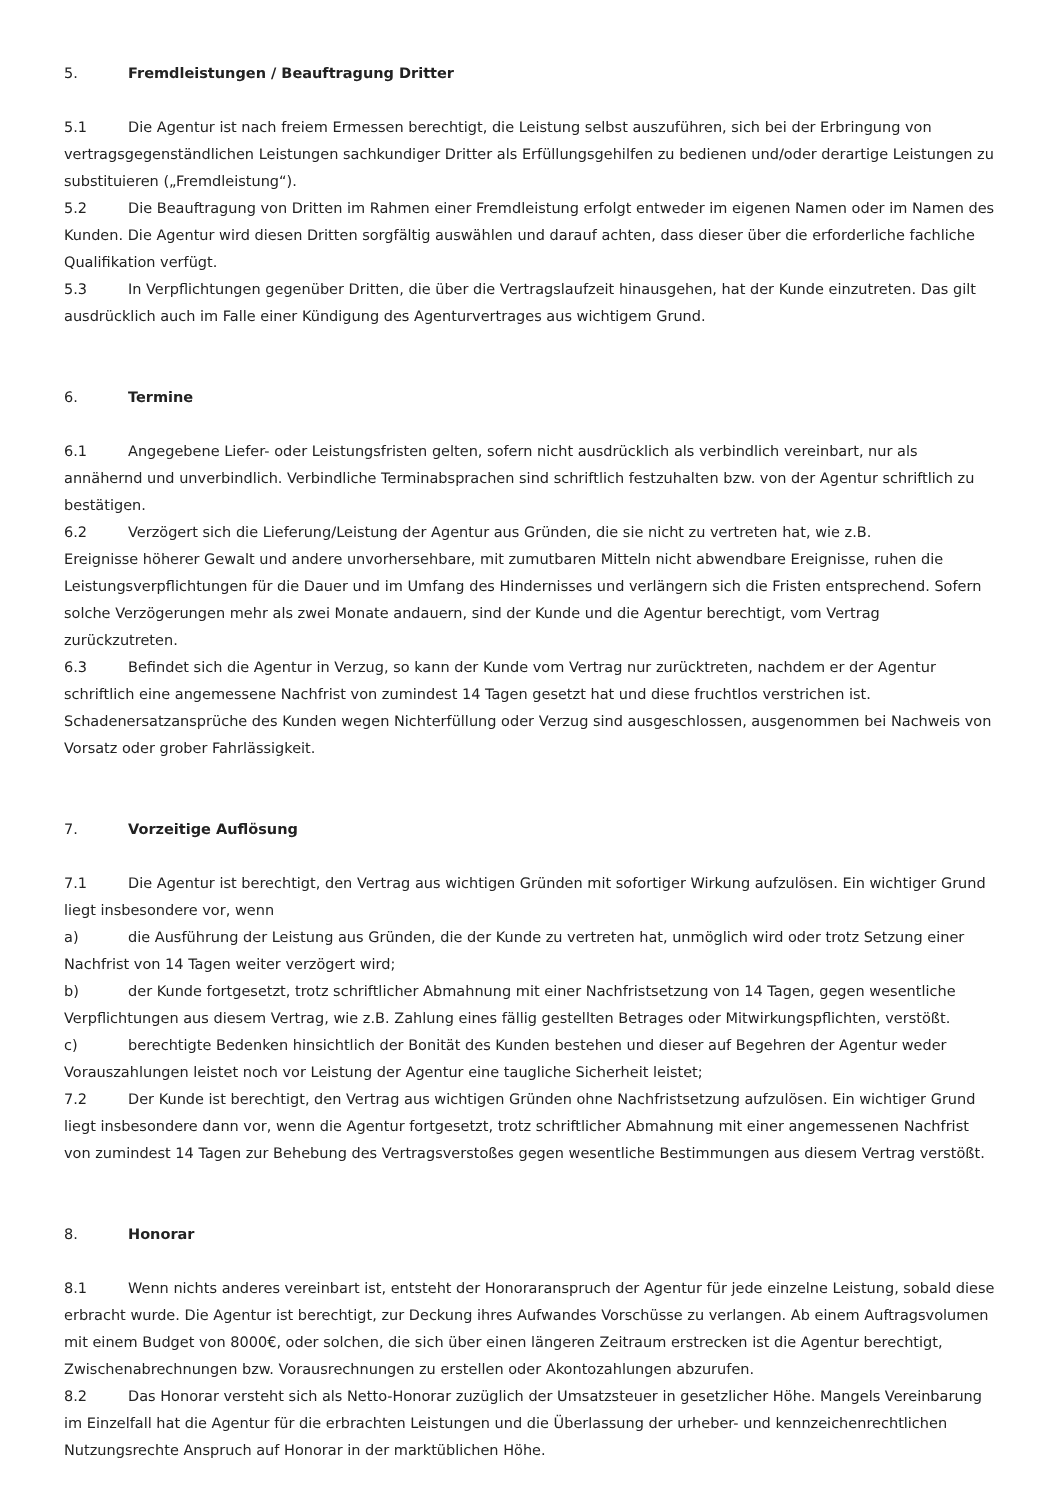5. Fremdleistungen / Beauftragung Dritter
5.1 Die Agentur ist nach freiem Ermessen berechtigt, die Leistung selbst auszuführen, sich bei der Erbringung von vertragsgegenständlichen Leistungen sachkundiger Dritter als Erfüllungsgehilfen zu bedienen und/oder derartige Leistungen zu substituieren („Fremdleistung“).
5.2 Die Beauftragung von Dritten im Rahmen einer Fremdleistung erfolgt entweder im eigenen Namen oder im Namen des Kunden. Die Agentur wird diesen Dritten sorgfältig auswählen und darauf achten, dass dieser über die erforderliche fachliche Qualifikation verfügt.
5.3 In Verpflichtungen gegenüber Dritten, die über die Vertragslaufzeit hinausgehen, hat der Kunde einzutreten. Das gilt ausdrücklich auch im Falle einer Kündigung des Agenturvertrages aus wichtigem Grund.
6. Termine
6.1 Angegebene Liefer- oder Leistungsfristen gelten, sofern nicht ausdrücklich als verbindlich vereinbart, nur als annähernd und unverbindlich. Verbindliche Terminabsprachen sind schriftlich festzuhalten bzw. von der Agentur schriftlich zu bestätigen.
6.2 Verzögert sich die Lieferung/Leistung der Agentur aus Gründen, die sie nicht zu vertreten hat, wie z.B.
Ereignisse höherer Gewalt und andere unvorhersehbare, mit zumutbaren Mitteln nicht abwendbare Ereignisse, ruhen die Leistungsverpflichtungen für die Dauer und im Umfang des Hindernisses und verlängern sich die Fristen entsprechend. Sofern solche Verzögerungen mehr als zwei Monate andauern, sind der Kunde und die Agentur berechtigt, vom Vertrag zurückzutreten.
6.3 Befindet sich die Agentur in Verzug, so kann der Kunde vom Vertrag nur zurücktreten, nachdem er der Agentur schriftlich eine angemessene Nachfrist von zumindest 14 Tagen gesetzt hat und diese fruchtlos verstrichen ist. Schadenersatzansprüche des Kunden wegen Nichterfüllung oder Verzug sind ausgeschlossen, ausgenommen bei Nachweis von Vorsatz oder grober Fahrlässigkeit.
7. Vorzeitige Auflösung
7.1 Die Agentur ist berechtigt, den Vertrag aus wichtigen Gründen mit sofortiger Wirkung aufzulösen. Ein wichtiger Grund liegt insbesondere vor, wenn
a) die Ausführung der Leistung aus Gründen, die der Kunde zu vertreten hat, unmöglich wird oder trotz Setzung einer Nachfrist von 14 Tagen weiter verzögert wird;
b) der Kunde fortgesetzt, trotz schriftlicher Abmahnung mit einer Nachfristsetzung von 14 Tagen, gegen wesentliche Verpflichtungen aus diesem Vertrag, wie z.B. Zahlung eines fällig gestellten Betrages oder Mitwirkungspflichten, verstößt.
c) berechtigte Bedenken hinsichtlich der Bonität des Kunden bestehen und dieser auf Begehren der Agentur weder Vorauszahlungen leistet noch vor Leistung der Agentur eine taugliche Sicherheit leistet;
7.2 Der Kunde ist berechtigt, den Vertrag aus wichtigen Gründen ohne Nachfristsetzung aufzulösen. Ein wichtiger Grund liegt insbesondere dann vor, wenn die Agentur fortgesetzt, trotz schriftlicher Abmahnung mit einer angemessenen Nachfrist von zumindest 14 Tagen zur Behebung des Vertragsverstoßes gegen wesentliche Bestimmungen aus diesem Vertrag verstößt.
8. Honorar
8.1 Wenn nichts anderes vereinbart ist, entsteht der Honoraranspruch der Agentur für jede einzelne Leistung, sobald diese erbracht wurde. Die Agentur ist berechtigt, zur Deckung ihres Aufwandes Vorschüsse zu verlangen. Ab einem Auftragsvolumen mit einem Budget von 8000€, oder solchen, die sich über einen längeren Zeitraum erstrecken ist die Agentur berechtigt, Zwischenabrechnungen bzw. Vorausrechnungen zu erstellen oder Akontozahlungen abzurufen.
8.2 Das Honorar versteht sich als Netto-Honorar zuzüglich der Umsatzsteuer in gesetzlicher Höhe. Mangels Vereinbarung im Einzelfall hat die Agentur für die erbrachten Leistungen und die Überlassung der urheber- und kennzeichenrechtlichen Nutzungsrechte Anspruch auf Honorar in der marktüblichen Höhe.